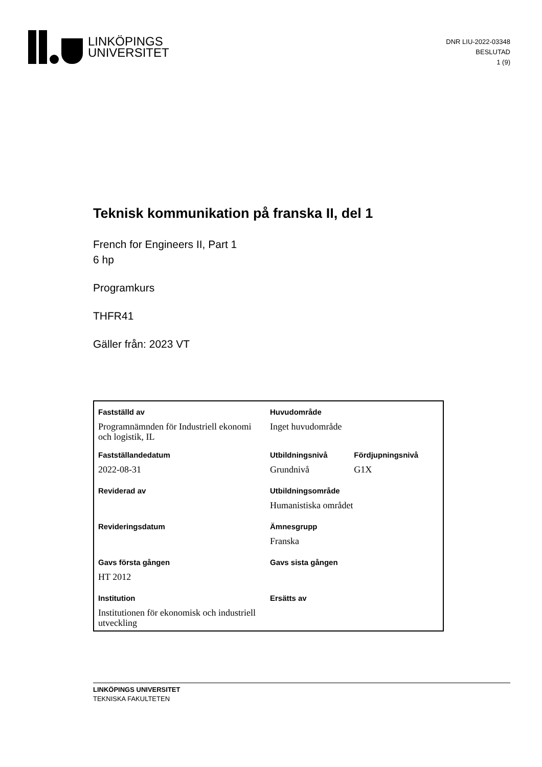LINKÖPINGS
UNIVERSITET
DNR LIU-2022-03348
BESLUTAD
1 (9)
Teknisk kommunikation på franska II, del 1
French for Engineers II, Part 1
6 hp
Programkurs
THFR41
Gäller från: 2023 VT
| Fastställd av | Huvudområde | |
| Programnämnden för Industriell ekonomi och logistik, IL | Inget huvudområde | |
| Fastställandedatum | Utbildningsnivå | Fördjupningsnivå |
| 2022-08-31 | Grundnivå | G1X |
| Reviderad av | Utbildningsområde | |
| | Humanistiska området | |
| Revideringsdatum | Ämnesgrupp | |
| | Franska | |
| Gavs första gången | Gavs sista gången | |
| HT 2012 | | |
| Institution | Ersätts av | |
| Institutionen för ekonomisk och industriell utveckling | | |
LINKÖPINGS UNIVERSITET
TEKNISKA FAKULTETEN